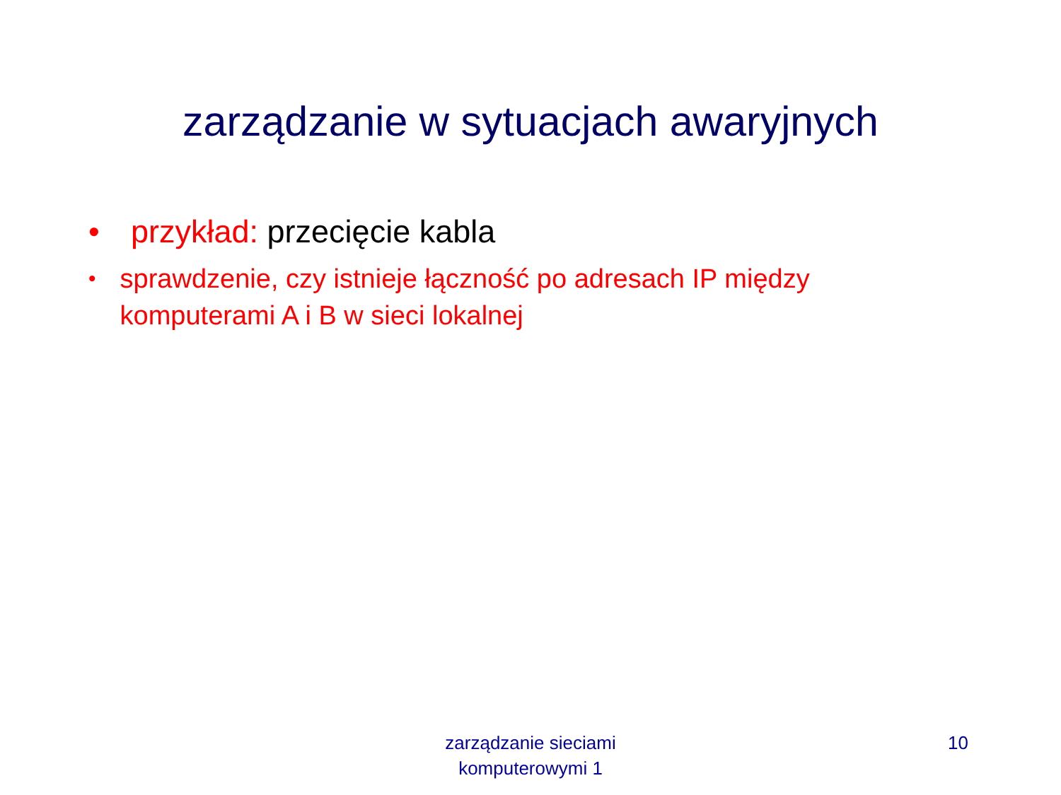zarządzanie w sytuacjach awaryjnych
• przykład: przecięcie kabla
• sprawdzenie, czy istnieje łączność po adresach IP między komputerami A i B w sieci lokalnej
zarządzanie sieciami
komputerowymi 1
10